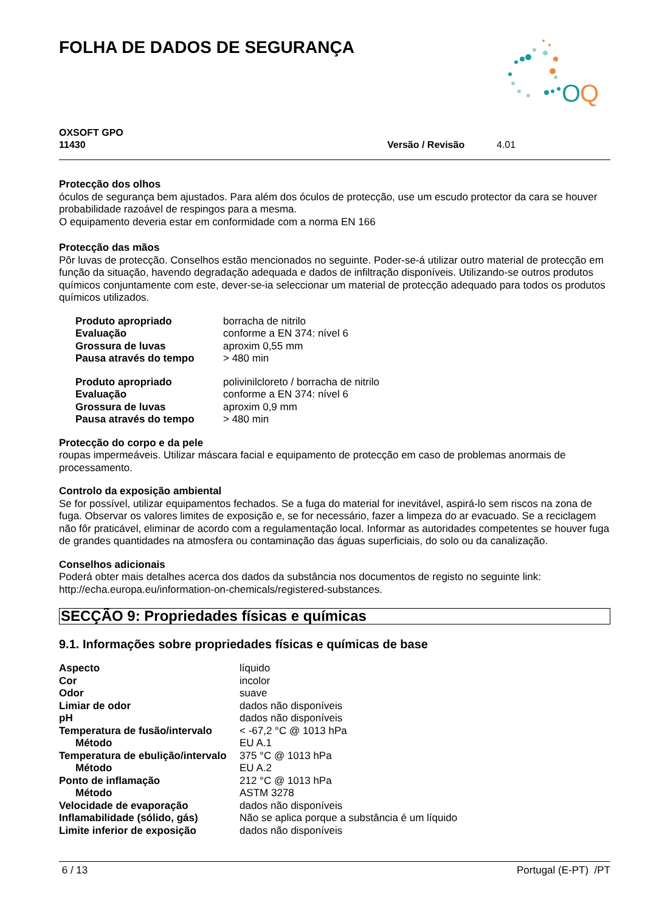O
Q
FOLHA DE DADOS DE SEGURANÇA
OXSOFT GPO
11430
Versão / Revisão 4.01
Protecção dos olhos
óculos de segurança bem ajustados. Para além dos óculos de protecção, use um escudo protector da cara se houver probabilidade razoável de respingos para a mesma.
O equipamento deveria estar em conformidade com a norma EN 166
Protecção das mãos
Pôr luvas de protecção. Conselhos estão mencionados no seguinte. Poder-se-á utilizar outro material de protecção em função da situação, havendo degradação adequada e dados de infiltração disponíveis. Utilizando-se outros produtos químicos conjuntamente com este, dever-se-ia seleccionar um material de protecção adequado para todos os produtos químicos utilizados.
| Produto apropriado | borracha de nitrilo |
| Evaluação | conforme a EN 374: nível 6 |
| Grossura de luvas | aproxim 0,55 mm |
| Pausa através do tempo | > 480 min |
| Produto apropriado | polivinilcloreto / borracha de nitrilo |
| Evaluação | conforme a EN 374: nível 6 |
| Grossura de luvas | aproxim 0,9 mm |
| Pausa através do tempo | > 480 min |
Protecção do corpo e da pele
roupas impermeáveis. Utilizar máscara facial e equipamento de protecção em caso de problemas anormais de processamento.
Controlo da exposição ambiental
Se for possível, utilizar equipamentos fechados. Se a fuga do material for inevitável, aspirá-lo sem riscos na zona de fuga. Observar os valores limites de exposição e, se for necessário, fazer a limpeza do ar evacuado. Se a reciclagem não fôr praticável, eliminar de acordo com a regulamentação local. Informar as autoridades competentes se houver fuga de grandes quantidades na atmosfera ou contaminação das águas superficiais, do solo ou da canalização.
Conselhos adicionais
Poderá obter mais detalhes acerca dos dados da substância nos documentos de registo no seguinte link: http://echa.europa.eu/information-on-chemicals/registered-substances.
SECÇÃO 9: Propriedades físicas e químicas
9.1. Informações sobre propriedades físicas e químicas de base
| Aspecto | líquido |
| Cor | incolor |
| Odor | suave |
| Limiar de odor | dados não disponíveis |
| pH | dados não disponíveis |
| Temperatura de fusão/intervalo | < -67,2 °C @ 1013 hPa |
| Método | EU A.1 |
| Temperatura de ebulição/intervalo | 375 °C @ 1013 hPa |
| Método | EU A.2 |
| Ponto de inflamação | 212 °C @ 1013 hPa |
| Método | ASTM 3278 |
| Velocidade de evaporação | dados não disponíveis |
| Inflamabilidade (sólido, gás) | Não se aplica porque a substância é um líquido |
| Limite inferior de exposição | dados não disponíveis |
6 / 13 Portugal (E-PT) /PT